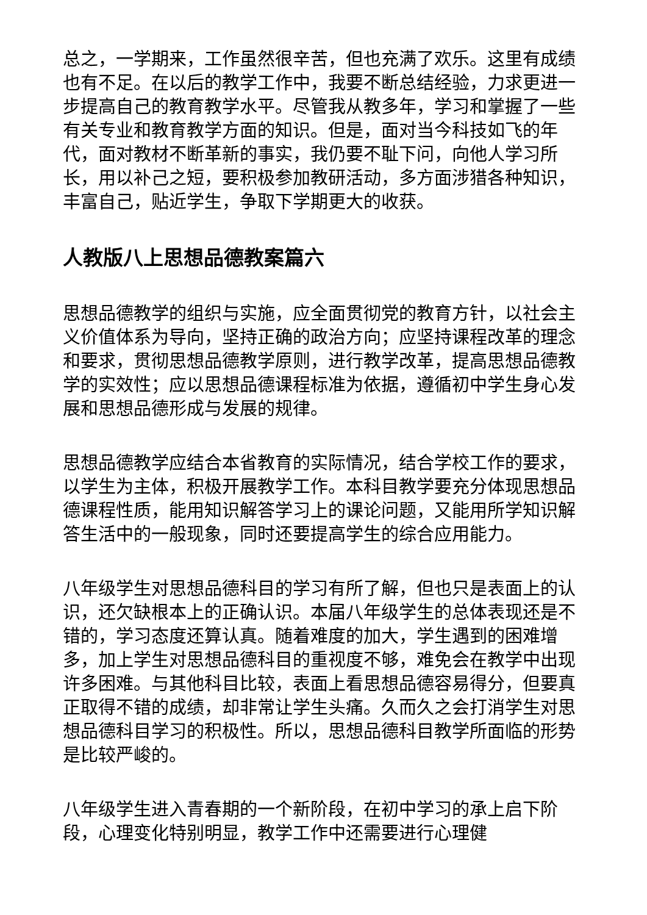总之，一学期来，工作虽然很辛苦，但也充满了欢乐。这里有成绩也有不足。在以后的教学工作中，我要不断总结经验，力求更进一步提高自己的教育教学水平。尽管我从教多年，学习和掌握了一些有关专业和教育教学方面的知识。但是，面对当今科技如飞的年代，面对教材不断革新的事实，我仍要不耻下问，向他人学习所长，用以补己之短，要积极参加教研活动，多方面涉猎各种知识，丰富自己，贴近学生，争取下学期更大的收获。
人教版八上思想品德教案篇六
思想品德教学的组织与实施，应全面贯彻党的教育方针，以社会主义价值体系为导向，坚持正确的政治方向；应坚持课程改革的理念和要求，贯彻思想品德教学原则，进行教学改革，提高思想品德教学的实效性；应以思想品德课程标准为依据，遵循初中学生身心发展和思想品德形成与发展的规律。
思想品德教学应结合本省教育的实际情况，结合学校工作的要求，以学生为主体，积极开展教学工作。本科目教学要充分体现思想品德课程性质，能用知识解答学习上的课论问题，又能用所学知识解答生活中的一般现象，同时还要提高学生的综合应用能力。
八年级学生对思想品德科目的学习有所了解，但也只是表面上的认识，还欠缺根本上的正确认识。本届八年级学生的总体表现还是不错的，学习态度还算认真。随着难度的加大，学生遇到的困难增多，加上学生对思想品德科目的重视度不够，难免会在教学中出现许多困难。与其他科目比较，表面上看思想品德容易得分，但要真正取得不错的成绩，却非常让学生头痛。久而久之会打消学生对思想品德科目学习的积极性。所以，思想品德科目教学所面临的形势是比较严峻的。
八年级学生进入青春期的一个新阶段，在初中学习的承上启下阶段，心理变化特别明显，教学工作中还需要进行心理健